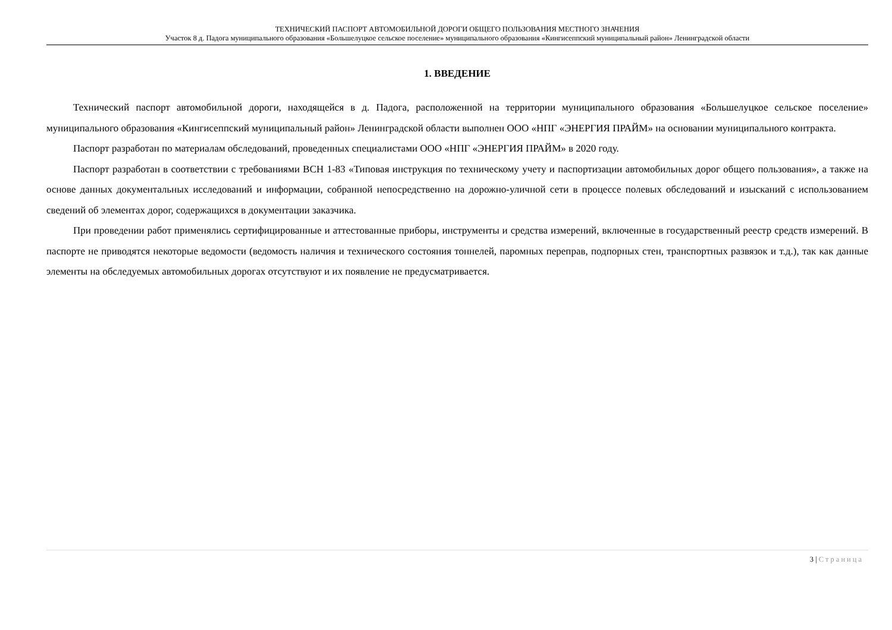ТЕХНИЧЕСКИЙ ПАСПОРТ АВТОМОБИЛЬНОЙ ДОРОГИ ОБЩЕГО ПОЛЬЗОВАНИЯ МЕСТНОГО ЗНАЧЕНИЯ
Участок 8 д. Падога муниципального образования «Большелуцкое сельское поселение» муниципального образования «Кингисеппский муниципальный район» Ленинградской области
1. ВВЕДЕНИЕ
Технический паспорт автомобильной дороги, находящейся в д. Падога, расположенной на территории муниципального образования «Большелуцкое сельское поселение» муниципального образования «Кингисеппский муниципальный район» Ленинградской области выполнен ООО «НПГ «ЭНЕРГИЯ ПРАЙМ» на основании муниципального контракта.
Паспорт разработан по материалам обследований, проведенных специалистами ООО «НПГ «ЭНЕРГИЯ ПРАЙМ» в 2020 году.
Паспорт разработан в соответствии с требованиями ВСН 1-83 «Типовая инструкция по техническому учету и паспортизации автомобильных дорог общего пользования», а также на основе данных документальных исследований и информации, собранной непосредственно на дорожно-уличной сети в процессе полевых обследований и изысканий с использованием сведений об элементах дорог, содержащихся в документации заказчика.
При проведении работ применялись сертифицированные и аттестованные приборы, инструменты и средства измерений, включенные в государственный реестр средств измерений. В паспорте не приводятся некоторые ведомости (ведомость наличия и технического состояния тоннелей, паромных переправ, подпорных стен, транспортных развязок и т.д.), так как данные элементы на обследуемых автомобильных дорогах отсутствуют и их появление не предусматривается.
3 | Страница